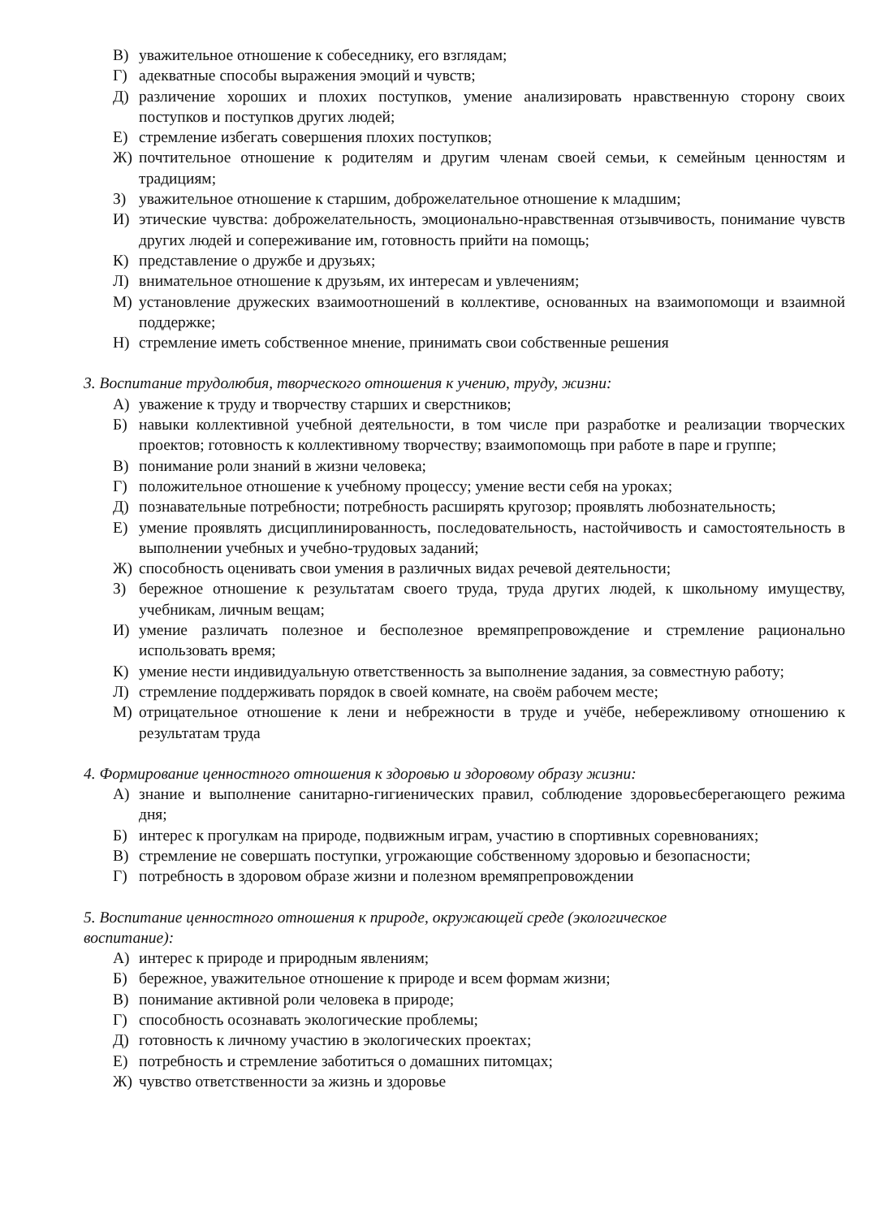В) уважительное отношение к собеседнику, его взглядам;
Г) адекватные способы выражения эмоций и чувств;
Д) различение хороших и плохих поступков, умение анализировать нравственную сторону своих поступков и поступков других людей;
Е) стремление избегать совершения плохих поступков;
Ж) почтительное отношение к родителям и другим членам своей семьи, к семейным ценностям и традициям;
З) уважительное отношение к старшим, доброжелательное отношение к младшим;
И) этические чувства: доброжелательность, эмоционально-нравственная отзывчивость, понимание чувств других людей и сопереживание им, готовность прийти на помощь;
К) представление о дружбе и друзьях;
Л) внимательное отношение к друзьям, их интересам и увлечениям;
М) установление дружеских взаимоотношений в коллективе, основанных на взаимопомощи и взаимной поддержке;
Н) стремление иметь собственное мнение, принимать свои собственные решения
3. Воспитание трудолюбия, творческого отношения к учению, труду, жизни:
А) уважение к труду и творчеству старших и сверстников;
Б) навыки коллективной учебной деятельности, в том числе при разработке и реализации творческих проектов; готовность к коллективному творчеству; взаимопомощь при работе в паре и группе;
В) понимание роли знаний в жизни человека;
Г) положительное отношение к учебному процессу; умение вести себя на уроках;
Д) познавательные потребности; потребность расширять кругозор; проявлять любознательность;
Е) умение проявлять дисциплинированность, последовательность, настойчивость и самостоятельность в выполнении учебных и учебно-трудовых заданий;
Ж) способность оценивать свои умения в различных видах речевой деятельности;
З) бережное отношение к результатам своего труда, труда других людей, к школьному имуществу, учебникам, личным вещам;
И) умение различать полезное и бесполезное времяпрепровождение и стремление рационально использовать время;
К) умение нести индивидуальную ответственность за выполнение задания, за совместную работу;
Л) стремление поддерживать порядок в своей комнате, на своём рабочем месте;
М) отрицательное отношение к лени и небрежности в труде и учёбе, небережливому отношению к результатам труда
4. Формирование ценностного отношения к здоровью и здоровому образу жизни:
А) знание и выполнение санитарно-гигиенических правил, соблюдение здоровьесберегающего режима дня;
Б) интерес к прогулкам на природе, подвижным играм, участию в спортивных соревнованиях;
В) стремление не совершать поступки, угрожающие собственному здоровью и безопасности;
Г) потребность в здоровом образе жизни и полезном времяпрепровождении
5. Воспитание ценностного отношения к природе, окружающей среде (экологическое
воспитание):
А) интерес к природе и природным явлениям;
Б) бережное, уважительное отношение к природе и всем формам жизни;
В) понимание активной роли человека в природе;
Г) способность осознавать экологические проблемы;
Д) готовность к личному участию в экологических проектах;
Е) потребность и стремление заботиться о домашних питомцах;
Ж) чувство ответственности за жизнь и здоровье